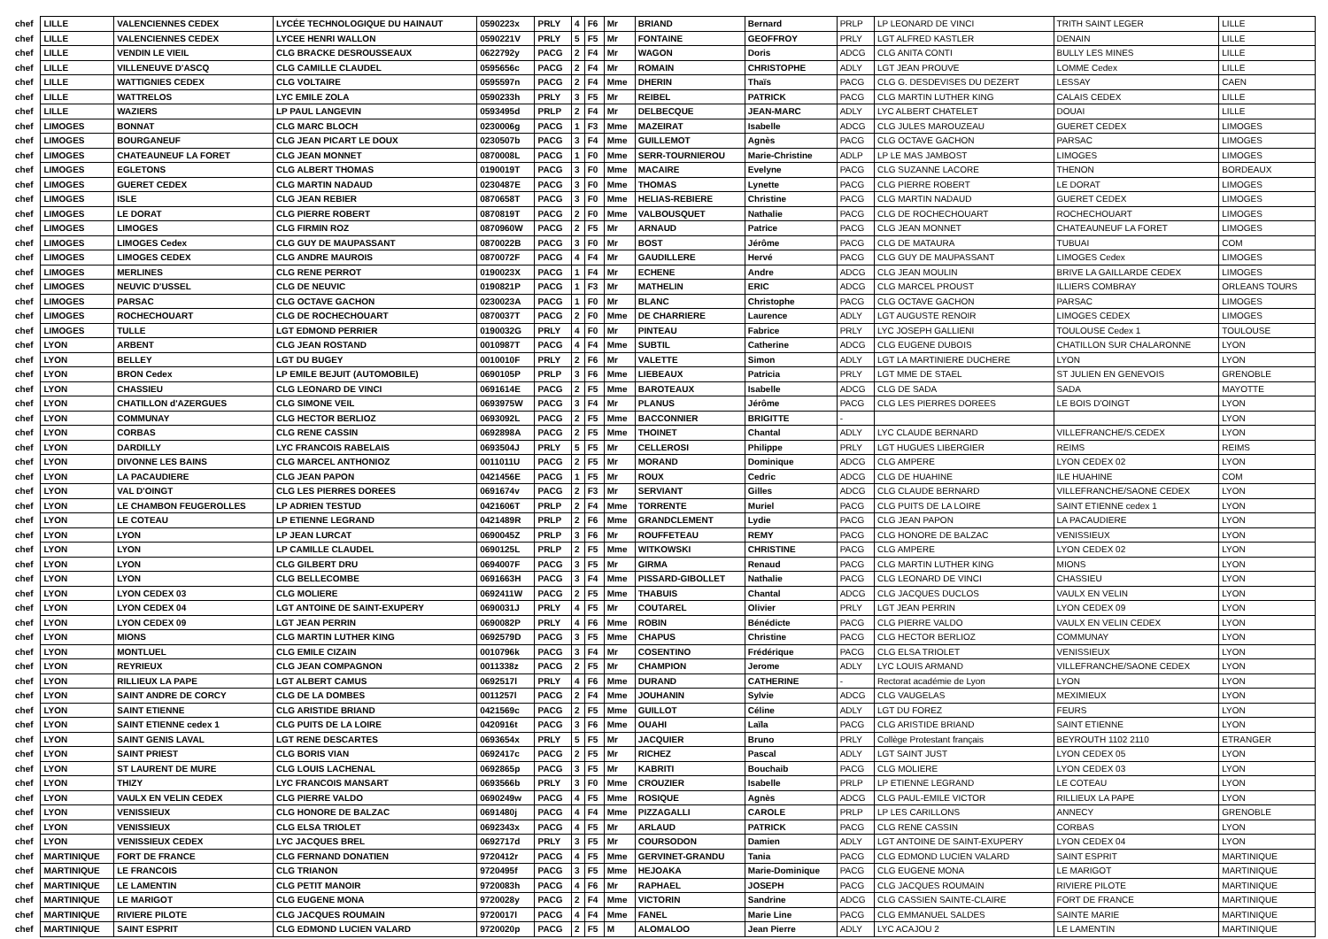| chef | LILLE | VALENCIENNES CEDEX | LYCÉE TECHNOLOGIQUE DU HAINAUT | 0590223x | PRLY | 4 | F6 | Mr | BRIAND | Bernard | PRLP | LP LEONARD DE VINCI | TRITH SAINT LEGER | LILLE |
| chef | LILLE | VALENCIENNES CEDEX | LYCEE HENRI WALLON | 0590221V | PRLY | 5 | F5 | Mr | FONTAINE | GEOFFROY | PRLY | LGT ALFRED KASTLER | DENAIN | LILLE |
| chef | LILLE | VENDIN LE VIEIL | CLG BRACKE DESROUSSEAUX | 0622792y | PACG | 2 | F4 | Mr | WAGON | Doris | ADCG | CLG ANITA CONTI | BULLY LES MINES | LILLE |
| chef | LILLE | VILLENEUVE D'ASCQ | CLG CAMILLE CLAUDEL | 0595656c | PACG | 2 | F4 | Mr | ROMAIN | CHRISTOPHE | ADLY | LGT JEAN PROUVE | LOMME Cedex | LILLE |
| chef | LILLE | WATTIGNIES CEDEX | CLG VOLTAIRE | 0595597n | PACG | 2 | F4 | Mme | DHERIN | Thaïs | PACG | CLG G. DESDEVISES DU DEZERT | LESSAY | CAEN |
| chef | LILLE | WATTRELOS | LYC EMILE ZOLA | 0590233h | PRLY | 3 | F5 | Mr | REIBEL | PATRICK | PACG | CLG MARTIN LUTHER KING | CALAIS CEDEX | LILLE |
| chef | LILLE | WAZIERS | LP PAUL LANGEVIN | 0593495d | PRLP | 2 | F4 | Mr | DELBECQUE | JEAN-MARC | ADLY | LYC ALBERT CHATELET | DOUAI | LILLE |
| chef | LIMOGES | BONNAT | CLG MARC BLOCH | 0230006g | PACG | 1 | F3 | Mme | MAZEIRAT | Isabelle | ADCG | CLG JULES MAROUZEAU | GUERET CEDEX | LIMOGES |
| chef | LIMOGES | BOURGANEUF | CLG JEAN PICART LE DOUX | 0230507b | PACG | 3 | F4 | Mme | GUILLEMOT | Agnès | PACG | CLG OCTAVE GACHON | PARSAC | LIMOGES |
| chef | LIMOGES | CHATEAUNEUF LA FORET | CLG JEAN MONNET | 0870008L | PACG | 1 | F0 | Mme | SERR-TOURNIEROU | Marie-Christine | ADLP | LP LE MAS JAMBOST | LIMOGES | LIMOGES |
| chef | LIMOGES | EGLETONS | CLG ALBERT THOMAS | 0190019T | PACG | 3 | F0 | Mme | MACAIRE | Evelyne | PACG | CLG SUZANNE LACORE | THENON | BORDEAUX |
| chef | LIMOGES | GUERET CEDEX | CLG MARTIN NADAUD | 0230487E | PACG | 3 | F0 | Mme | THOMAS | Lynette | PACG | CLG PIERRE ROBERT | LE DORAT | LIMOGES |
| chef | LIMOGES | ISLE | CLG JEAN REBIER | 0870658T | PACG | 3 | F0 | Mme | HELIAS-REBIERE | Christine | PACG | CLG MARTIN NADAUD | GUERET CEDEX | LIMOGES |
| chef | LIMOGES | LE DORAT | CLG PIERRE ROBERT | 0870819T | PACG | 2 | F0 | Mme | VALBOUSQUET | Nathalie | PACG | CLG DE ROCHECHOUART | ROCHECHOUART | LIMOGES |
| chef | LIMOGES | LIMOGES | CLG FIRMIN ROZ | 0870960W | PACG | 2 | F5 | Mr | ARNAUD | Patrice | PACG | CLG JEAN MONNET | CHATEAUNEUF LA FORET | LIMOGES |
| chef | LIMOGES | LIMOGES Cedex | CLG GUY DE MAUPASSANT | 0870022B | PACG | 3 | F0 | Mr | BOST | Jérôme | PACG | CLG DE MATAURA | TUBUAI | COM |
| chef | LIMOGES | LIMOGES CEDEX | CLG ANDRE MAUROIS | 0870072F | PACG | 4 | F4 | Mr | GAUDILLERE | Hervé | PACG | CLG GUY DE MAUPASSANT | LIMOGES Cedex | LIMOGES |
| chef | LIMOGES | MERLINES | CLG RENE PERROT | 0190023X | PACG | 1 | F4 | Mr | ECHENE | Andre | ADCG | CLG JEAN MOULIN | BRIVE LA GAILLARDE CEDEX | LIMOGES |
| chef | LIMOGES | NEUVIC D'USSEL | CLG DE NEUVIC | 0190821P | PACG | 1 | F3 | Mr | MATHELIN | ERIC | ADCG | CLG MARCEL PROUST | ILLIERS COMBRAY | ORLEANS TOURS |
| chef | LIMOGES | PARSAC | CLG OCTAVE GACHON | 0230023A | PACG | 1 | F0 | Mr | BLANC | Christophe | PACG | CLG OCTAVE GACHON | PARSAC | LIMOGES |
| chef | LIMOGES | ROCHECHOUART | CLG DE ROCHECHOUART | 0870037T | PACG | 2 | F0 | Mme | DE CHARRIERE | Laurence | ADLY | LGT AUGUSTE RENOIR | LIMOGES CEDEX | LIMOGES |
| chef | LIMOGES | TULLE | LGT EDMOND PERRIER | 0190032G | PRLY | 4 | F0 | Mr | PINTEAU | Fabrice | PRLY | LYC JOSEPH GALLIENI | TOULOUSE Cedex 1 | TOULOUSE |
| chef | LYON | ARBENT | CLG JEAN ROSTAND | 0010987T | PACG | 4 | F4 | Mme | SUBTIL | Catherine | ADCG | CLG EUGENE DUBOIS | CHATILLON SUR CHALARONNE | LYON |
| chef | LYON | BELLEY | LGT DU BUGEY | 0010010F | PRLY | 2 | F6 | Mr | VALETTE | Simon | ADLY | LGT LA MARTINIERE DUCHERE | LYON | LYON |
| chef | LYON | BRON Cedex | LP EMILE BEJUIT (AUTOMOBILE) | 0690105P | PRLP | 3 | F6 | Mme | LIEBEAUX | Patricia | PRLY | LGT MME DE STAEL | ST JULIEN EN GENEVOIS | GRENOBLE |
| chef | LYON | CHASSIEU | CLG LEONARD DE VINCI | 0691614E | PACG | 2 | F5 | Mme | BAROTEAUX | Isabelle | ADCG | CLG DE SADA | SADA | MAYOTTE |
| chef | LYON | CHATILLON d'AZERGUES | CLG SIMONE VEIL | 0693975W | PACG | 3 | F4 | Mr | PLANUS | Jérôme | PACG | CLG LES PIERRES DOREES | LE BOIS D'OINGT | LYON |
| chef | LYON | COMMUNAY | CLG HECTOR BERLIOZ | 0693092L | PACG | 2 | F5 | Mme | BACCONNIER | BRIGITTE | - | | | LYON |
| chef | LYON | CORBAS | CLG RENE CASSIN | 0692898A | PACG | 2 | F5 | Mme | THOINET | Chantal | ADLY | LYC CLAUDE BERNARD | VILLEFRANCHE/S.CEDEX | LYON |
| chef | LYON | DARDILLY | LYC FRANCOIS RABELAIS | 0693504J | PRLY | 5 | F5 | Mr | CELLEROSI | Philippe | PRLY | LGT HUGUES LIBERGIER | REIMS | REIMS |
| chef | LYON | DIVONNE LES BAINS | CLG MARCEL ANTHONIOZ | 0011011U | PACG | 2 | F5 | Mr | MORAND | Dominique | ADCG | CLG AMPERE | LYON CEDEX 02 | LYON |
| chef | LYON | LA PACAUDIERE | CLG JEAN PAPON | 0421456E | PACG | 1 | F5 | Mr | ROUX | Cedric | ADCG | CLG DE HUAHINE | ILE HUAHINE | COM |
| chef | LYON | VAL D'OINGT | CLG LES PIERRES DOREES | 0691674v | PACG | 2 | F3 | Mr | SERVIANT | Gilles | ADCG | CLG CLAUDE BERNARD | VILLEFRANCHE/SAONE CEDEX | LYON |
| chef | LYON | LE CHAMBON FEUGEROLLES | LP ADRIEN TESTUD | 0421606T | PRLP | 2 | F4 | Mme | TORRENTE | Muriel | PACG | CLG PUITS DE LA LOIRE | SAINT ETIENNE cedex 1 | LYON |
| chef | LYON | LE COTEAU | LP ETIENNE LEGRAND | 0421489R | PRLP | 2 | F6 | Mme | GRANDCLEMENT | Lydie | PACG | CLG JEAN PAPON | LA PACAUDIERE | LYON |
| chef | LYON | LYON | LP JEAN LURCAT | 0690045Z | PRLP | 3 | F6 | Mr | ROUFFETEAU | REMY | PACG | CLG HONORE DE BALZAC | VENISSIEUX | LYON |
| chef | LYON | LYON | LP CAMILLE CLAUDEL | 0690125L | PRLP | 2 | F5 | Mme | WITKOWSKI | CHRISTINE | PACG | CLG AMPERE | LYON CEDEX 02 | LYON |
| chef | LYON | LYON | CLG GILBERT DRU | 0694007F | PACG | 3 | F5 | Mr | GIRMA | Renaud | PACG | CLG MARTIN LUTHER KING | MIONS | LYON |
| chef | LYON | LYON | CLG BELLECOMBE | 0691663H | PACG | 3 | F4 | Mme | PISSARD-GIBOLLET | Nathalie | PACG | CLG LEONARD DE VINCI | CHASSIEU | LYON |
| chef | LYON | LYON CEDEX 03 | CLG MOLIERE | 0692411W | PACG | 2 | F5 | Mme | THABUIS | Chantal | ADCG | CLG JACQUES DUCLOS | VAULX EN VELIN | LYON |
| chef | LYON | LYON CEDEX 04 | LGT ANTOINE DE SAINT-EXUPERY | 0690031J | PRLY | 4 | F5 | Mr | COUTAREL | Olivier | PRLY | LGT JEAN PERRIN | LYON CEDEX 09 | LYON |
| chef | LYON | LYON CEDEX 09 | LGT JEAN PERRIN | 0690082P | PRLY | 4 | F6 | Mme | ROBIN | Bénédicte | PACG | CLG PIERRE VALDO | VAULX EN VELIN CEDEX | LYON |
| chef | LYON | MIONS | CLG MARTIN LUTHER KING | 0692579D | PACG | 3 | F5 | Mme | CHAPUS | Christine | PACG | CLG HECTOR BERLIOZ | COMMUNAY | LYON |
| chef | LYON | MONTLUEL | CLG EMILE CIZAIN | 0010796k | PACG | 3 | F4 | Mr | COSENTINO | Frédérique | PACG | CLG ELSA TRIOLET | VENISSIEUX | LYON |
| chef | LYON | REYRIEUX | CLG JEAN COMPAGNON | 0011338z | PACG | 2 | F5 | Mr | CHAMPION | Jerome | ADLY | LYC LOUIS ARMAND | VILLEFRANCHE/SAONE CEDEX | LYON |
| chef | LYON | RILLIEUX LA PAPE | LGT ALBERT CAMUS | 0692517l | PRLY | 4 | F6 | Mme | DURAND | CATHERINE | - | Rectorat académie de Lyon | LYON | LYON |
| chef | LYON | SAINT ANDRE DE CORCY | CLG DE LA DOMBES | 0011257l | PACG | 2 | F4 | Mme | JOUHANIN | Sylvie | ADCG | CLG VAUGELAS | MEXIMIEUX | LYON |
| chef | LYON | SAINT ETIENNE | CLG ARISTIDE BRIAND | 0421569c | PACG | 2 | F5 | Mme | GUILLOT | Céline | ADLY | LGT DU FOREZ | FEURS | LYON |
| chef | LYON | SAINT ETIENNE cedex 1 | CLG PUITS DE LA LOIRE | 0420916t | PACG | 3 | F6 | Mme | OUAHI | Laïla | PACG | CLG ARISTIDE BRIAND | SAINT ETIENNE | LYON |
| chef | LYON | SAINT GENIS LAVAL | LGT RENE DESCARTES | 0693654x | PRLY | 5 | F5 | Mr | JACQUIER | Bruno | PRLY | Collège Protestant français | BEYROUTH 1102 2110 | ETRANGER |
| chef | LYON | SAINT PRIEST | CLG BORIS VIAN | 0692417c | PACG | 2 | F5 | Mr | RICHEZ | Pascal | ADLY | LGT SAINT JUST | LYON CEDEX 05 | LYON |
| chef | LYON | ST LAURENT DE MURE | CLG LOUIS LACHENAL | 0692865p | PACG | 3 | F5 | Mr | KABRITI | Bouchaib | PACG | CLG MOLIERE | LYON CEDEX 03 | LYON |
| chef | LYON | THIZY | LYC FRANCOIS MANSART | 0693566b | PRLY | 3 | F0 | Mme | CROUZIER | Isabelle | PRLP | LP ETIENNE LEGRAND | LE COTEAU | LYON |
| chef | LYON | VAULX EN VELIN CEDEX | CLG PIERRE VALDO | 0690249w | PACG | 4 | F5 | Mme | ROSIQUE | Agnès | ADCG | CLG PAUL-EMILE VICTOR | RILLIEUX LA PAPE | LYON |
| chef | LYON | VENISSIEUX | CLG HONORE DE BALZAC | 0691480j | PACG | 4 | F4 | Mme | PIZZAGALLI | CAROLE | PRLP | LP LES CARILLONS | ANNECY | GRENOBLE |
| chef | LYON | VENISSIEUX | CLG ELSA TRIOLET | 0692343x | PACG | 4 | F5 | Mr | ARLAUD | PATRICK | PACG | CLG RENE CASSIN | CORBAS | LYON |
| chef | LYON | VENISSIEUX CEDEX | LYC JACQUES BREL | 0692717d | PRLY | 3 | F5 | Mr | COURSODON | Damien | ADLY | LGT ANTOINE DE SAINT-EXUPERY | LYON CEDEX 04 | LYON |
| chef | MARTINIQUE | FORT DE FRANCE | CLG FERNAND DONATIEN | 9720412r | PACG | 4 | F5 | Mme | GERVINET-GRANDU | Tania | PACG | CLG EDMOND LUCIEN VALARD | SAINT ESPRIT | MARTINIQUE |
| chef | MARTINIQUE | LE FRANCOIS | CLG TRIANON | 9720495f | PACG | 3 | F5 | Mme | HEJOAKA | Marie-Dominique | PACG | CLG EUGENE MONA | LE MARIGOT | MARTINIQUE |
| chef | MARTINIQUE | LE LAMENTIN | CLG PETIT MANOIR | 9720083h | PACG | 4 | F6 | Mr | RAPHAEL | JOSEPH | PACG | CLG JACQUES ROUMAIN | RIVIERE PILOTE | MARTINIQUE |
| chef | MARTINIQUE | LE MARIGOT | CLG EUGENE MONA | 9720028y | PACG | 2 | F4 | Mme | VICTORIN | Sandrine | ADCG | CLG CASSIEN SAINTE-CLAIRE | FORT DE FRANCE | MARTINIQUE |
| chef | MARTINIQUE | RIVIERE PILOTE | CLG JACQUES ROUMAIN | 9720017l | PACG | 4 | F4 | Mme | FANEL | Marie Line | PACG | CLG EMMANUEL SALDES | SAINTE MARIE | MARTINIQUE |
| chef | MARTINIQUE | SAINT ESPRIT | CLG EDMOND LUCIEN VALARD | 9720020p | PACG | 2 | F5 | M | ALOMALOO | Jean Pierre | ADLY | LYC ACAJOU 2 | LE LAMENTIN | MARTINIQUE |